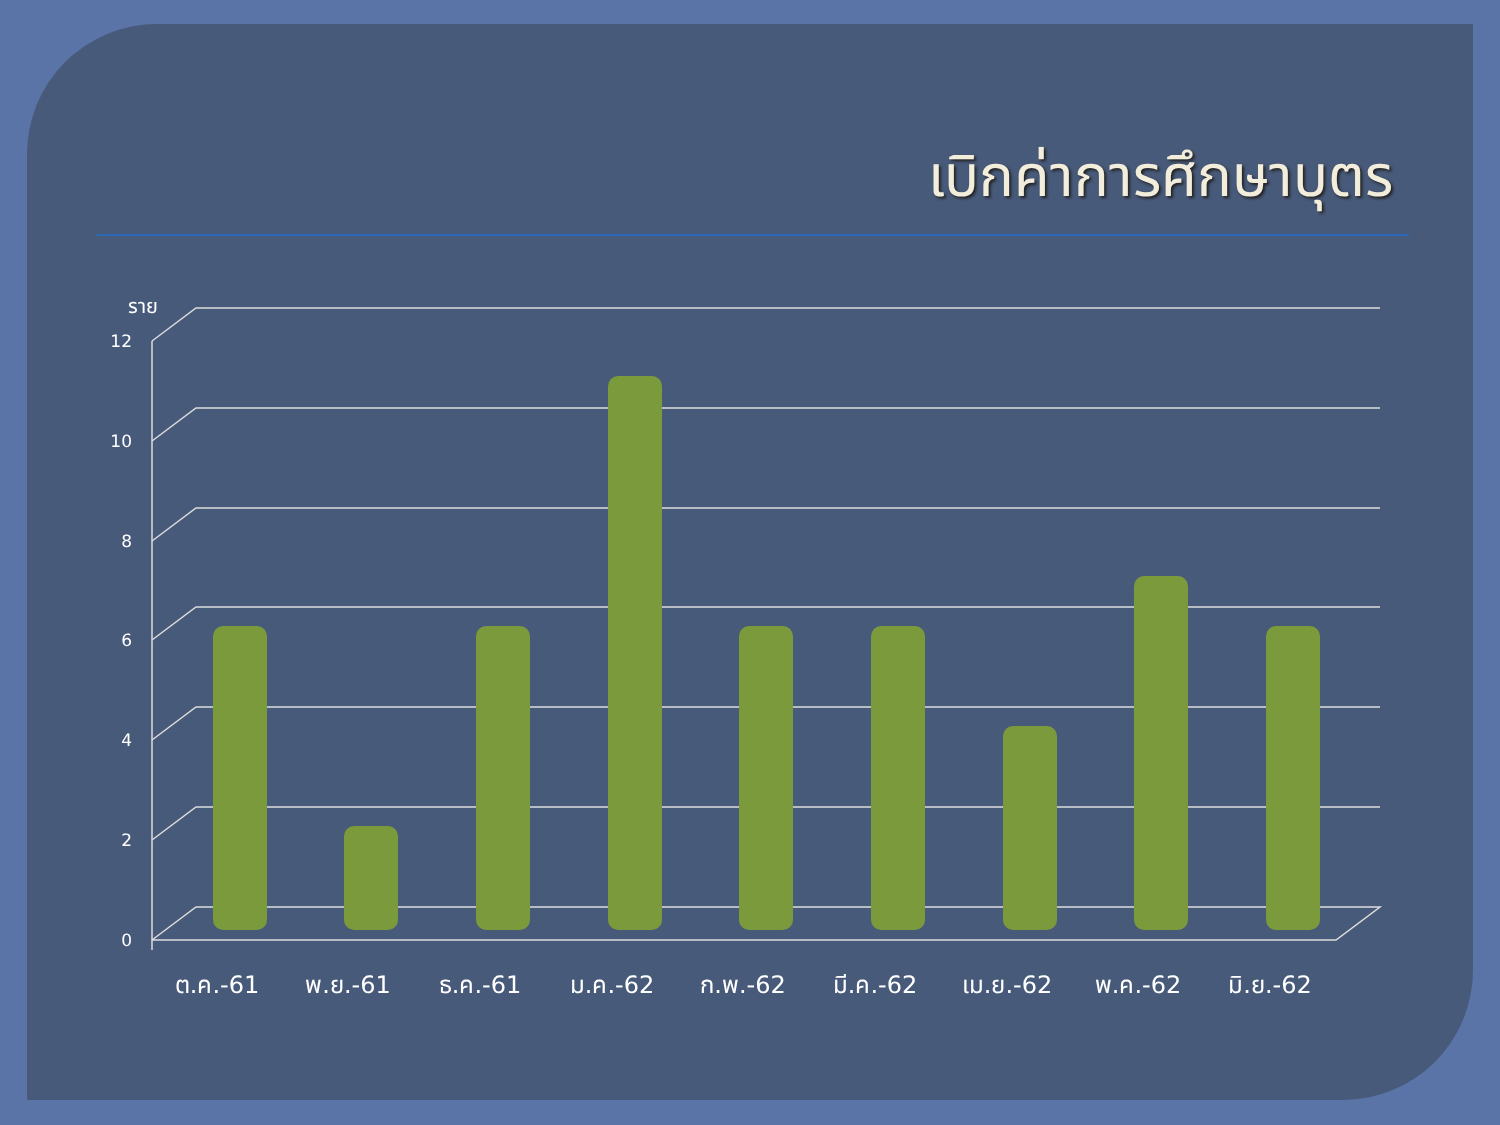เบิกค่าการศึกษาบุตร
12
10
8
6
4
2
0
ราย
ต.ค.-61
พ.ย.-61
ธ.ค.-61
ม.ค.-62
ก.พ.-62
มี.ค.-62
เม.ย.-62
พ.ค.-62
มิ.ย.-62